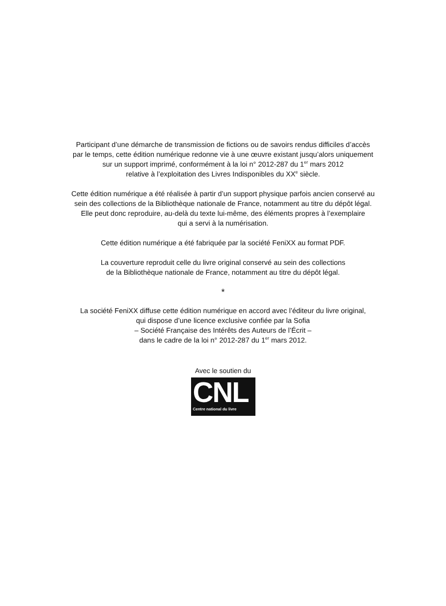Participant d’une démarche de transmission de fictions ou de savoirs rendus difficiles d’accès
par le temps, cette édition numérique redonne vie à une œuvre existant jusqu’alors uniquement
sur un support imprimé, conformément à la loi n° 2012-287 du 1<sup>er</sup> mars 2012
relative à l’exploitation des Livres Indisponibles du XX<sup>e</sup> siècle.
Cette édition numérique a été réalisée à partir d’un support physique parfois ancien conservé au
sein des collections de la Bibliothèque nationale de France, notamment au titre du dépôt légal.
Elle peut donc reproduire, au-delà du texte lui-même, des éléments propres à l’exemplaire
qui a servi à la numérisation.
Cette édition numérique a été fabriquée par la société FeniXX au format PDF.
La couverture reproduit celle du livre original conservé au sein des collections
de la Bibliothèque nationale de France, notamment au titre du dépôt légal.
*
La société FeniXX diffuse cette édition numérique en accord avec l’éditeur du livre original,
qui dispose d’une licence exclusive confiée par la Sofia
– Société Française des Intérêts des Auteurs de l’Écrit –
dans le cadre de la loi n° 2012-287 du 1<sup>er</sup> mars 2012.
Avec le soutien du
CNL Centre national du livre